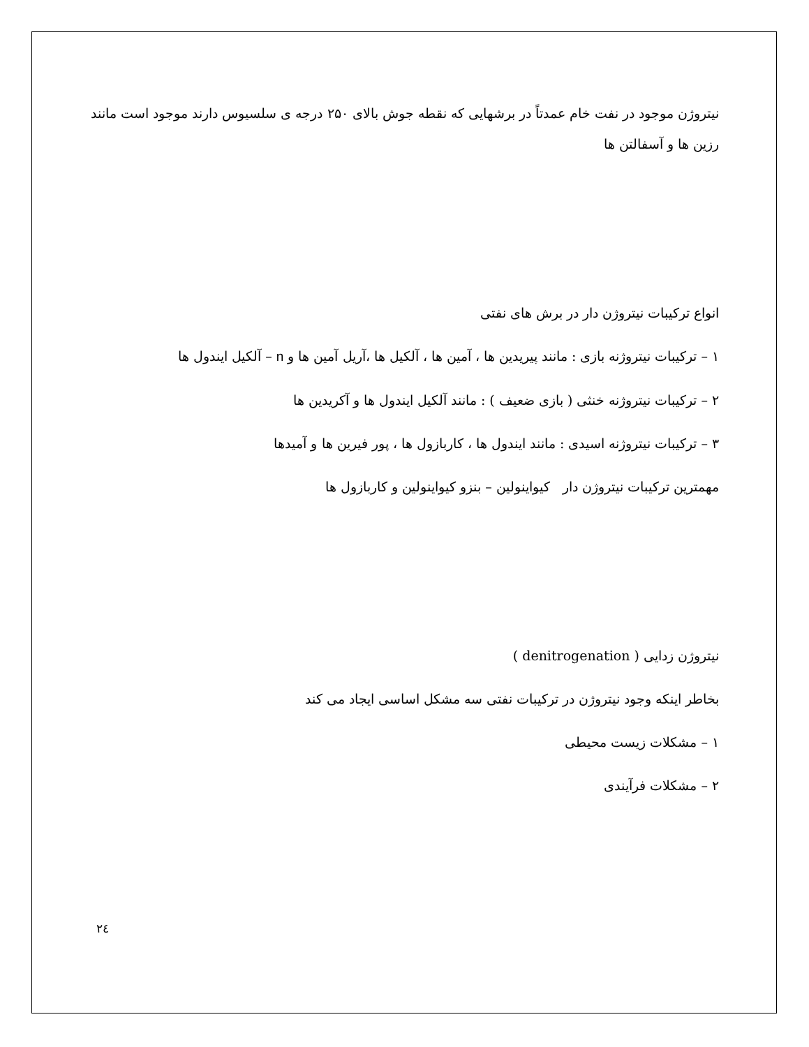نیتروژن موجود در نفت خام عمدتاً در برشهایی که نقطه جوش بالای ۲۵۰ درجه ی سلسیوس دارند موجود است مانند رزین ها و آسفالتن ها
انواع ترکیبات نیتروژن دار در برش های نفتی
۱ – ترکیبات نیتروژنه بازی : مانند پیریدین ها ، آمین ها ، آلکیل ها ،آریل آمین ها و n – آلکیل ایندول ها
۲ – ترکیبات نیتروژنه خنثی ( بازی ضعیف ) : مانند آلکیل ایندول ها و آکریدین ها
۳ – ترکیبات نیتروژنه اسیدی : مانند ایندول ها ، کاربازول ها ، پور فیرین ها و آمیدها
مهمترین ترکیبات نیتروژن دار کیواینولین – بنزو کیواینولین و کاربازول ها
نیتروژن زدایی ( denitrogenation )
بخاطر اینکه وجود نیتروژن در ترکیبات نفتی سه مشکل اساسی ایجاد می کند
۱ – مشکلات زیست محیطی
۲ – مشکلات فرآیندی
۲٤